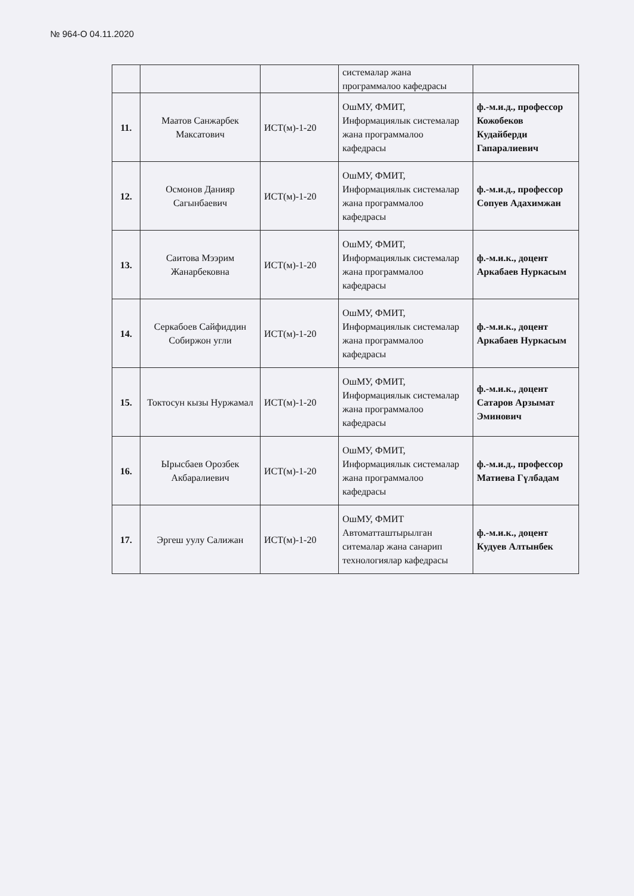№ 964-О 04.11.2020
| | | | системалар жана программалоо кафедрасы | |
| 11. | Маатов Санжарбек Максатович | ИСТ(м)-1-20 | ОшМУ, ФМИТ, Информациялык системалар жана программалоо кафедрасы | ф.-м.и.д., профессор Кожобеков Кудайберди Гапаралиевич |
| 12. | Осмонов Данияр Сагынбаевич | ИСТ(м)-1-20 | ОшМУ, ФМИТ, Информациялык системалар жана программалоо кафедрасы | ф.-м.и.д., профессор Сопуев Адахимжан |
| 13. | Саитова Мээрим Жанарбековна | ИСТ(м)-1-20 | ОшМУ, ФМИТ, Информациялык системалар жана программалоо кафедрасы | ф.-м.и.к., доцент Аркабаев Нуркасым |
| 14. | Серкабоев Сайфиддин Собиржон угли | ИСТ(м)-1-20 | ОшМУ, ФМИТ, Информациялык системалар жана программалоо кафедрасы | ф.-м.и.к., доцент Аркабаев Нуркасым |
| 15. | Токтосун кызы Нуржамал | ИСТ(м)-1-20 | ОшМУ, ФМИТ, Информациялык системалар жана программалоо кафедрасы | ф.-м.и.к., доцент Сатаров Арзымат Эминович |
| 16. | Ырысбаев Орозбек Акбаралиевич | ИСТ(м)-1-20 | ОшМУ, ФМИТ, Информациялык системалар жана программалоо кафедрасы | ф.-м.и.д., профессор Матиева Гүлбадам |
| 17. | Эргеш уулу Салижан | ИСТ(м)-1-20 | ОшМУ, ФМИТ Автоматташтырылган ситемалар жана санарип технологиялар кафедрасы | ф.-м.и.к., доцент Кудуев Алтынбек |